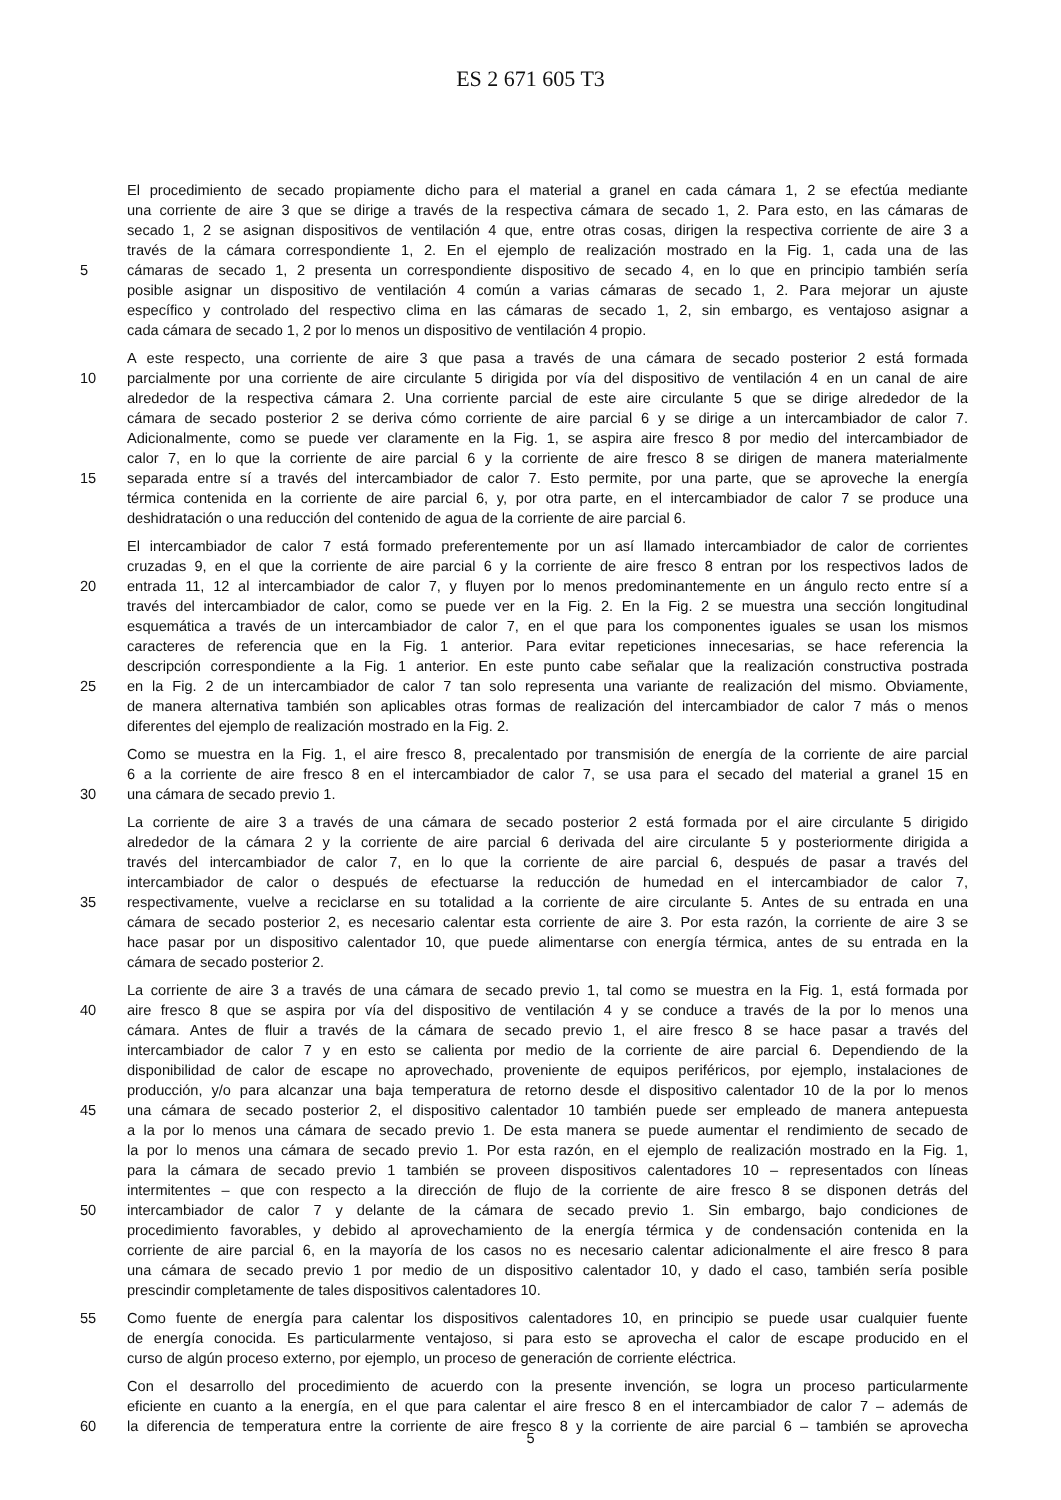ES 2 671 605 T3
El procedimiento de secado propiamente dicho para el material a granel en cada cámara 1, 2 se efectúa mediante
una corriente de aire 3 que se dirige a través de la respectiva cámara de secado 1, 2. Para esto, en las cámaras de
secado 1, 2 se asignan dispositivos de ventilación 4 que, entre otras cosas, dirigen la respectiva corriente de aire 3 a
través de la cámara correspondiente 1, 2. En el ejemplo de realización mostrado en la Fig. 1, cada una de las
5 cámaras de secado 1, 2 presenta un correspondiente dispositivo de secado 4, en lo que en principio también sería
posible asignar un dispositivo de ventilación 4 común a varias cámaras de secado 1, 2. Para mejorar un ajuste
específico y controlado del respectivo clima en las cámaras de secado 1, 2, sin embargo, es ventajoso asignar a
cada cámara de secado 1, 2 por lo menos un dispositivo de ventilación 4 propio.
A este respecto, una corriente de aire 3 que pasa a través de una cámara de secado posterior 2 está formada
10 parcialmente por una corriente de aire circulante 5 dirigida por vía del dispositivo de ventilación 4 en un canal de aire
alrededor de la respectiva cámara 2. Una corriente parcial de este aire circulante 5 que se dirige alrededor de la
cámara de secado posterior 2 se deriva cómo corriente de aire parcial 6 y se dirige a un intercambiador de calor 7.
Adicionalmente, como se puede ver claramente en la Fig. 1, se aspira aire fresco 8 por medio del intercambiador de
calor 7, en lo que la corriente de aire parcial 6 y la corriente de aire fresco 8 se dirigen de manera materialmente
15 separada entre sí a través del intercambiador de calor 7. Esto permite, por una parte, que se aproveche la energía
térmica contenida en la corriente de aire parcial 6, y, por otra parte, en el intercambiador de calor 7 se produce una
deshidratación o una reducción del contenido de agua de la corriente de aire parcial 6.
El intercambiador de calor 7 está formado preferentemente por un así llamado intercambiador de calor de corrientes
cruzadas 9, en el que la corriente de aire parcial 6 y la corriente de aire fresco 8 entran por los respectivos lados de
20 entrada 11, 12 al intercambiador de calor 7, y fluyen por lo menos predominantemente en un ángulo recto entre sí a
través del intercambiador de calor, como se puede ver en la Fig. 2. En la Fig. 2 se muestra una sección longitudinal
esquemática a través de un intercambiador de calor 7, en el que para los componentes iguales se usan los mismos
caracteres de referencia que en la Fig. 1 anterior. Para evitar repeticiones innecesarias, se hace referencia la
descripción correspondiente a la Fig. 1 anterior. En este punto cabe señalar que la realización constructiva postrada
25 en la Fig. 2 de un intercambiador de calor 7 tan solo representa una variante de realización del mismo. Obviamente,
de manera alternativa también son aplicables otras formas de realización del intercambiador de calor 7 más o menos
diferentes del ejemplo de realización mostrado en la Fig. 2.
Como se muestra en la Fig. 1, el aire fresco 8, precalentado por transmisión de energía de la corriente de aire parcial
6 a la corriente de aire fresco 8 en el intercambiador de calor 7, se usa para el secado del material a granel 15 en
30 una cámara de secado previo 1.
La corriente de aire 3 a través de una cámara de secado posterior 2 está formada por el aire circulante 5 dirigido
alrededor de la cámara 2 y la corriente de aire parcial 6 derivada del aire circulante 5 y posteriormente dirigida a
través del intercambiador de calor 7, en lo que la corriente de aire parcial 6, después de pasar a través del
intercambiador de calor o después de efectuarse la reducción de humedad en el intercambiador de calor 7,
35 respectivamente, vuelve a reciclarse en su totalidad a la corriente de aire circulante 5. Antes de su entrada en una
cámara de secado posterior 2, es necesario calentar esta corriente de aire 3. Por esta razón, la corriente de aire 3 se
hace pasar por un dispositivo calentador 10, que puede alimentarse con energía térmica, antes de su entrada en la
cámara de secado posterior 2.
La corriente de aire 3 a través de una cámara de secado previo 1, tal como se muestra en la Fig. 1, está formada por
40 aire fresco 8 que se aspira por vía del dispositivo de ventilación 4 y se conduce a través de la por lo menos una
cámara. Antes de fluir a través de la cámara de secado previo 1, el aire fresco 8 se hace pasar a través del
intercambiador de calor 7 y en esto se calienta por medio de la corriente de aire parcial 6. Dependiendo de la
disponibilidad de calor de escape no aprovechado, proveniente de equipos periféricos, por ejemplo, instalaciones de
producción, y/o para alcanzar una baja temperatura de retorno desde el dispositivo calentador 10 de la por lo menos
45 una cámara de secado posterior 2, el dispositivo calentador 10 también puede ser empleado de manera antepuesta
a la por lo menos una cámara de secado previo 1. De esta manera se puede aumentar el rendimiento de secado de
la por lo menos una cámara de secado previo 1. Por esta razón, en el ejemplo de realización mostrado en la Fig. 1,
para la cámara de secado previo 1 también se proveen dispositivos calentadores 10 – representados con líneas
intermitentes – que con respecto a la dirección de flujo de la corriente de aire fresco 8 se disponen detrás del
50 intercambiador de calor 7 y delante de la cámara de secado previo 1. Sin embargo, bajo condiciones de
procedimiento favorables, y debido al aprovechamiento de la energía térmica y de condensación contenida en la
corriente de aire parcial 6, en la mayoría de los casos no es necesario calentar adicionalmente el aire fresco 8 para
una cámara de secado previo 1 por medio de un dispositivo calentador 10, y dado el caso, también sería posible
prescindir completamente de tales dispositivos calentadores 10.
55 Como fuente de energía para calentar los dispositivos calentadores 10, en principio se puede usar cualquier fuente
de energía conocida. Es particularmente ventajoso, si para esto se aprovecha el calor de escape producido en el
curso de algún proceso externo, por ejemplo, un proceso de generación de corriente eléctrica.
Con el desarrollo del procedimiento de acuerdo con la presente invención, se logra un proceso particularmente
eficiente en cuanto a la energía, en el que para calentar el aire fresco 8 en el intercambiador de calor 7 – además de
60 la diferencia de temperatura entre la corriente de aire fresco 8 y la corriente de aire parcial 6 – también se aprovecha
5